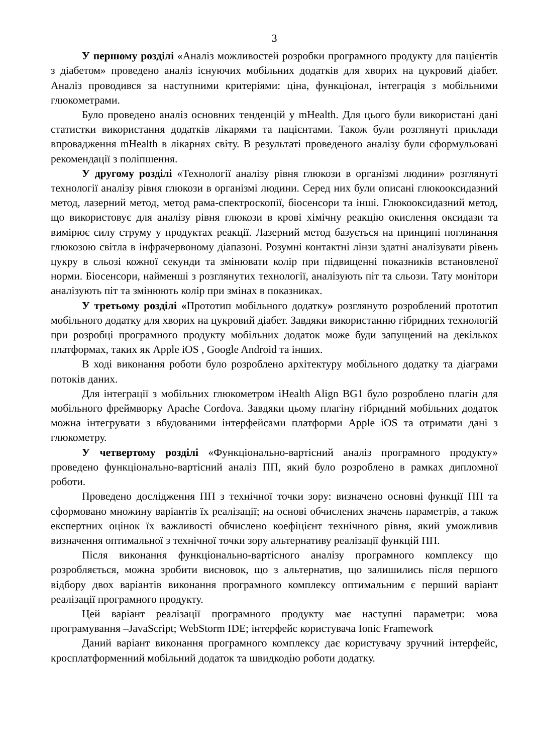3
У першому розділі «Аналіз можливостей розробки програмного продукту для пацієнтів з діабетом» проведено аналіз існуючих мобільних додатків для хворих на цукровий діабет. Аналіз проводився за наступними критеріями: ціна, функціонал, інтеграція з мобільними глюкометрами.
Було проведено аналіз основних тенденцій у mHealth. Для цього були використані дані статистки використання додатків лікарями та пацієнтами. Також були розглянуті приклади впровадження mHealth в лікарнях світу. В результаті проведеного аналізу були сформульовані рекомендації з поліпшення.
У другому розділі «Технології аналізу рівня глюкози в організмі людини» розглянуті технології аналізу рівня глюкози в організмі людини. Серед них були описані глюкооксидазний метод, лазерний метод, метод рама-спектроскопії, біосенсори та інші. Глюкооксидазний метод, що використовує для аналізу рівня глюкози в крові хімічну реакцію окислення оксидази та вимірює силу струму у продуктах реакції. Лазерний метод базується на принципі поглинання глюкозою світла в інфрачервоному діапазоні. Розумні контактні лінзи здатні аналізувати рівень цукру в сльозі кожної секунди та змінювати колір при підвищенні показників встановленої норми. Біосенсори, найменші з розглянутих технології, аналізують піт та сльози. Тату монітори аналізують піт та змінюють колір при змінах в показниках.
У третьому розділі «Прототип мобільного додатку» розглянуто розроблений прототип мобільного додатку для хворих на цукровий діабет. Завдяки використанню гібридних технологій при розробці програмного продукту мобільних додаток може буди запущений на декількох платформах, таких як Apple iOS , Google Android та інших.
В ході виконання роботи було розроблено архітектуру мобільного додатку та діаграми потоків даних.
Для інтеграції з мобільних глюкометром iHealth Align BG1 було розроблено плагін для мобільного фреймворку Apache Cordova. Завдяки цьому плагіну гібридний мобільних додаток можна інтегрувати з вбудованими інтерфейсами платформи Apple iOS та отримати дані з глюкометру.
У четвертому розділі «Функціонально-вартісний аналіз програмного продукту» проведено функціонально-вартісний аналіз ПП, який було розроблено в рамках дипломної роботи.
Проведено дослідження ПП з технічної точки зору: визначено основні функції ПП та сформовано множину варіантів їх реалізації; на основі обчислених значень параметрів, а також експертних оцінок їх важливості обчислено коефіцієнт технічного рівня, який уможливив визначення оптимальної з технічної точки зору альтернативу реалізації функцій ПП.
Після виконання функціонально-вартісного аналізу програмного комплексу що розробляється, можна зробити висновок, що з альтернатив, що залишились після першого відбору двох варіантів виконання програмного комплексу оптимальним є перший варіант реалізації програмного продукту.
Цей варіант реалізації програмного продукту має наступні параметри: мова програмування –JavaScript; WebStorm IDE; інтерфейс користувача Ionic Framework
Даний варіант виконання програмного комплексу дає користувачу зручний інтерфейс, кросплатформенний мобільний додаток та швидкодію роботи додатку.